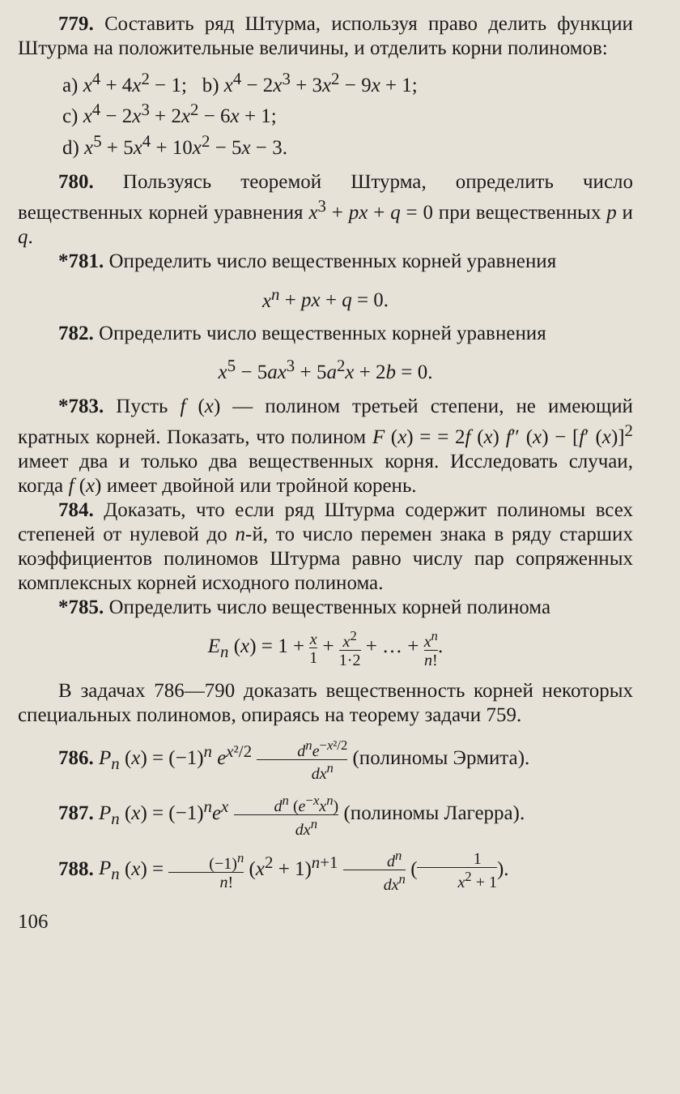779. Составить ряд Штурма, используя право делить функции Штурма на положительные величины, и отделить корни полиномов:
a) x<sup>4</sup> + 4x<sup>2</sup> − 1; b) x<sup>4</sup> − 2x<sup>3</sup> + 3x<sup>2</sup> − 9x + 1;
c) x<sup>4</sup> − 2x<sup>3</sup> + 2x<sup>2</sup> − 6x + 1;
d) x<sup>5</sup> + 5x<sup>4</sup> + 10x<sup>2</sup> − 5x − 3.
780. Пользуясь теоремой Штурма, определить число вещественных корней уравнения x<sup>3</sup> + px + q = 0 при вещественных p и q.
*781. Определить число вещественных корней уравнения
x<sup>n</sup> + px + q = 0.
782. Определить число вещественных корней уравнения
x<sup>5</sup> − 5ax<sup>3</sup> + 5a<sup>2</sup>x + 2b = 0.
*783. Пусть f (x) — полином третьей степени, не имеющий кратных корней. Показать, что полином F (x) = = 2f (x) f″ (x) − [f′ (x)]<sup>2</sup> имеет два и только два вещественных корня. Исследовать случаи, когда f (x) имеет двойной или тройной корень.
784. Доказать, что если ряд Штурма содержит полиномы всех степеней от нулевой до n-й, то число перемен знака в ряду старших коэффициентов полиномов Штурма равно числу пар сопряженных комплексных корней исходного полинома.
*785. Определить число вещественных корней полинома
E<sub>n</sub> (x) = 1 + x 1 + x<sup>2</sup> 1·2 + … + x<sup>n</sup> n!.
В задачах 786—790 доказать вещественность корней некоторых специальных полиномов, опираясь на теорему задачи 759.
786. P<sub>n</sub> (x) = (−1)<sup>n</sup> e<sup>x²/2</sup> d<sup>n</sup>e<sup>−x²/2</sup> dx<sup>n</sup> (полиномы Эрмита).
787. P<sub>n</sub> (x) = (−1)<sup>n</sup>e<sup>x</sup> d<sup>n</sup> (e<sup>−x</sup>x<sup>n</sup>) dx<sup>n</sup> (полиномы Лагерра).
788. P<sub>n</sub> (x) = (−1)<sup>n</sup> n! (x<sup>2</sup> + 1)<sup>n+1</sup> d<sup>n</sup> dx<sup>n</sup> (1 x<sup>2</sup> + 1).
106